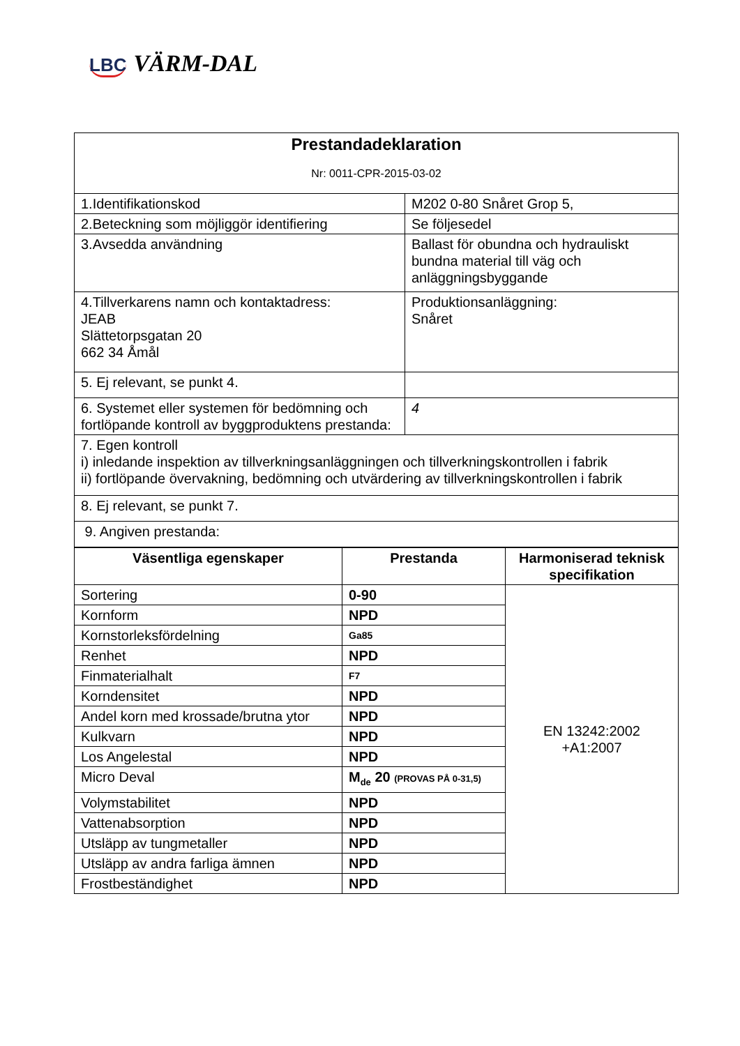LBC VÄRM-DAL
| Prestandadeklaration Nr: 0011-CPR-2015-03-02 | |
| 1.Identifikationskod | M202 0-80 Snåret Grop 5, |
| 2.Beteckning som möjliggör identifiering | Se följesedel |
| 3.Avsedda användning | Ballast för obundna och hydrauliskt bundna material till väg och anläggningsbyggande |
| 4.Tillverkarens namn och kontaktadress: JEAB Slättetorpsgatan 20 662 34 Åmål | Produktionsanläggning: Snåret |
| 5. Ej relevant, se punkt 4. | |
| 6. Systemet eller systemen för bedömning och fortlöpande kontroll av byggproduktens prestanda: | 4 |
| 7. Egen kontroll i) inledande inspektion av tillverkningsanläggningen och tillverkningskontrollen i fabrik ii) fortlöpande övervakning, bedömning och utvärdering av tillverkningskontrollen i fabrik | |
| 8. Ej relevant, se punkt 7. | |
| 9. Angiven prestanda: | |
| Väsentliga egenskaper | Prestanda | Harmoniserad teknisk specifikation |
| --- | --- | --- |
| Sortering | 0-90 | EN 13242:2002 +A1:2007 |
| Kornform | NPD | |
| Kornstorleksfördelning | Ga85 | |
| Renhet | NPD | |
| Finmaterialhalt | F7 | |
| Korndensitet | NPD | |
| Andel korn med krossade/brutna ytor | NPD | |
| Kulkvarn | NPD | |
| Los Angelestal | NPD | |
| Micro Deval | M<sub>de</sub> 20 (PROVAS PÅ 0-31,5) | |
| Volymstabilitet | NPD | |
| Vattenabsorption | NPD | |
| Utsläpp av tungmetaller | NPD | |
| Utsläpp av andra farliga ämnen | NPD | |
| Frostbeständighet | NPD | |